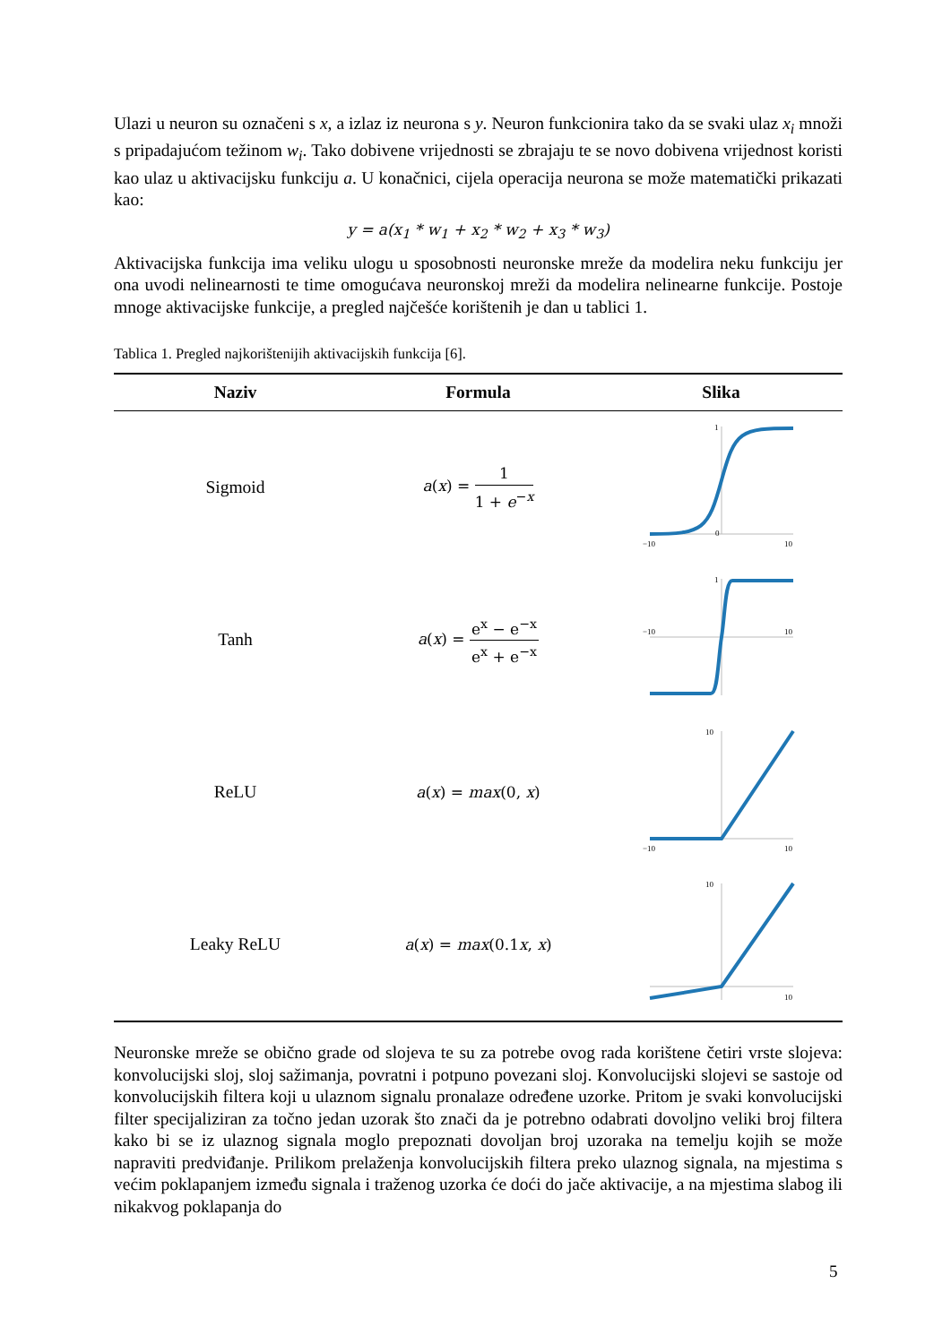Ulazi u neuron su označeni s x, a izlaz iz neurona s y. Neuron funkcionira tako da se svaki ulaz x<sub>i</sub> množi s pripadajućom težinom w<sub>i</sub>. Tako dobivene vrijednosti se zbrajaju te se novo dobivena vrijednost koristi kao ulaz u aktivacijsku funkciju a. U konačnici, cijela operacija neurona se može matematički prikazati kao:
y = a(x<sub>1</sub> * w<sub>1</sub> + x<sub>2</sub> * w<sub>2</sub> + x<sub>3</sub> * w<sub>3</sub>)
Aktivacijska funkcija ima veliku ulogu u sposobnosti neuronske mreže da modelira neku funkciju jer ona uvodi nelinearnosti te time omogućava neuronskoj mreži da modelira nelinearne funkcije. Postoje mnoge aktivacijske funkcije, a pregled najčešće korištenih je dan u tablici 1.
Tablica 1. Pregled najkorištenijih aktivacijskih funkcija [6].
| Naziv | Formula | Slika |
| --- | --- | --- |
| Sigmoid | a ( x ) = 1 1 + e<sup>−x</sup> | −10 10 1 0 |
| Tanh | a ( x ) = e<sup>x</sup> − e<sup>−x</sup> e<sup>x</sup> + e<sup>−x</sup> | −10 10 1 |
| ReLU | a ( x ) = max (0, x ) | −10 10 10 |
| Leaky ReLU | a ( x ) = max (0.1 x , x ) | 10 10 |
Neuronske mreže se obično grade od slojeva te su za potrebe ovog rada korištene četiri vrste slojeva: konvolucijski sloj, sloj sažimanja, povratni i potpuno povezani sloj. Konvolucijski slojevi se sastoje od konvolucijskih filtera koji u ulaznom signalu pronalaze određene uzorke. Pritom je svaki konvolucijski filter specijaliziran za točno jedan uzorak što znači da je potrebno odabrati dovoljno veliki broj filtera kako bi se iz ulaznog signala moglo prepoznati dovoljan broj uzoraka na temelju kojih se može napraviti predviđanje. Prilikom prelaženja konvolucijskih filtera preko ulaznog signala, na mjestima s većim poklapanjem između signala i traženog uzorka će doći do jače aktivacije, a na mjestima slabog ili nikakvog poklapanja do
5